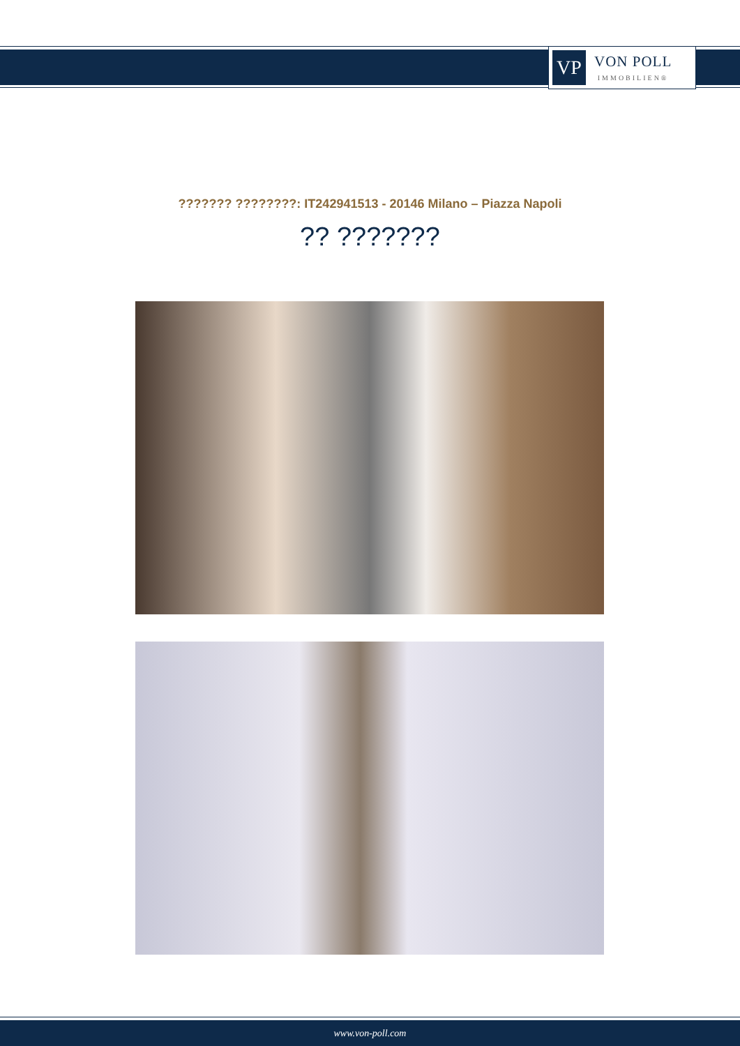VP
VON POLL
IMMOBILIEN®
??????? ????????: IT242941513 - 20146 Milano – Piazza Napoli
?? ???????
www.von-poll.com